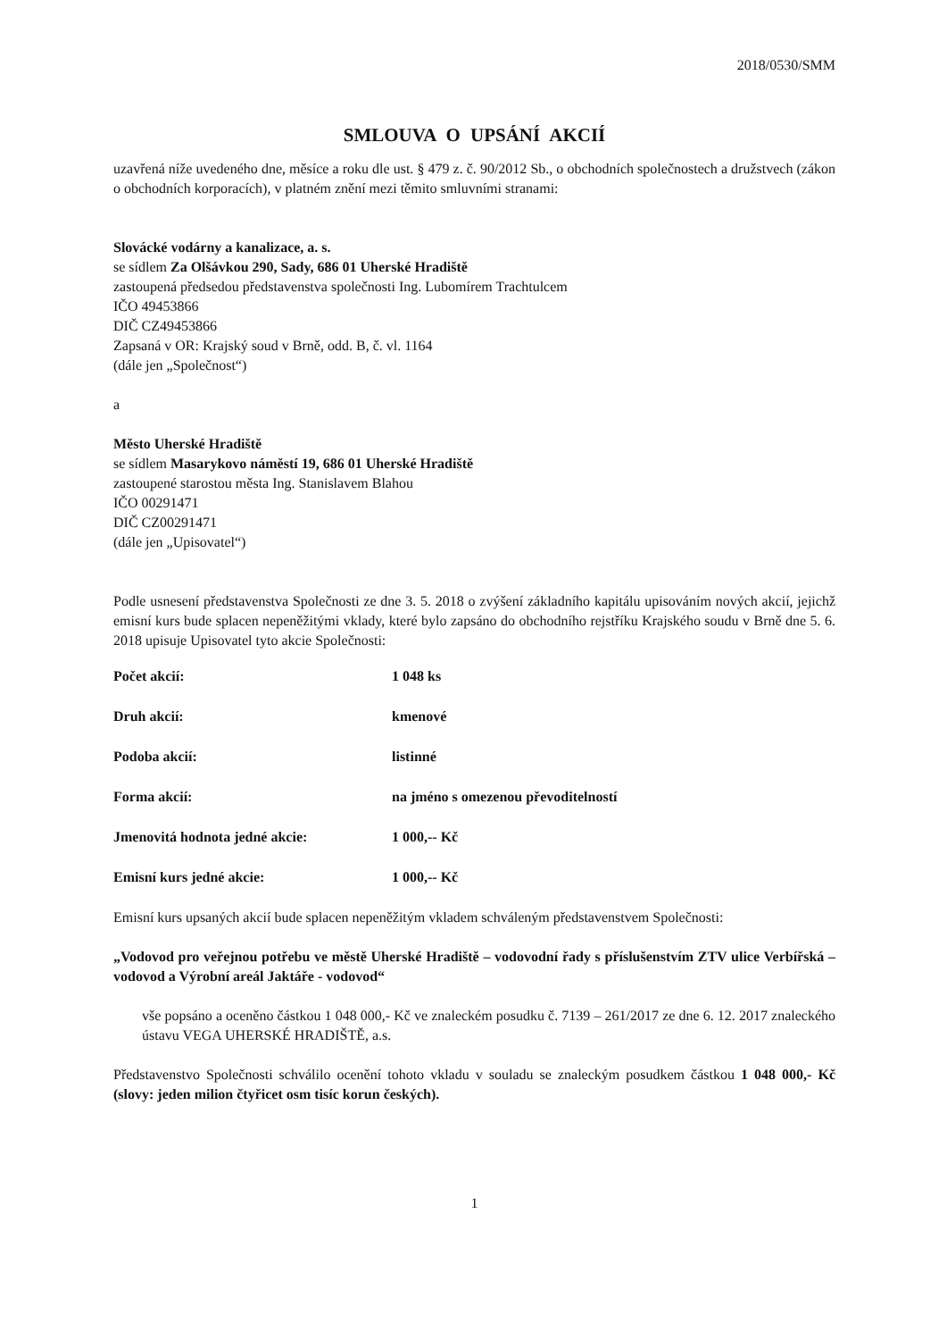2018/0530/SMM
SMLOUVA O UPSÁNÍ AKCIÍ
uzavřená níže uvedeného dne, měsíce a roku dle ust. § 479 z. č. 90/2012 Sb., o obchodních společnostech a družstvech (zákon o obchodních korporacích), v platném znění mezi těmito smluvními stranami:
Slovácké vodárny a kanalizace, a. s.
se sídlem Za Olšávkou 290, Sady, 686 01 Uherské Hradiště
zastoupená předsedou představenstva společnosti Ing. Lubomírem Trachtulcem
IČO 49453866
DIČ CZ49453866
Zapsaná v OR: Krajský soud v Brně, odd. B, č. vl. 1164
(dále jen „Společnost“)
a
Město Uherské Hradiště
se sídlem Masarykovo náměstí 19, 686 01 Uherské Hradiště
zastoupené starostou města Ing. Stanislavem Blahou
IČO 00291471
DIČ CZ00291471
(dále jen „Upisovatel“)
Podle usnesení představenstva Společnosti ze dne 3. 5. 2018 o zvýšení základního kapitálu upisováním nových akcií, jejichž emisní kurs bude splacen nepeněžitými vklady, které bylo zapsáno do obchodního rejstříku Krajského soudu v Brně dne 5. 6. 2018 upisuje Upisovatel tyto akcie Společnosti:
| Počet akcií: | 1 048 ks |
| Druh akcií: | kmenové |
| Podoba akcií: | listinné |
| Forma akcií: | na jméno s omezenou převoditelností |
| Jmenovitá hodnota jedné akcie: | 1 000,-- Kč |
| Emisní kurs jedné akcie: | 1 000,-- Kč |
Emisní kurs upsaných akcií bude splacen nepeněžitým vkladem schváleným představenstvem Společnosti:
„Vodovod pro veřejnou potřebu ve městě Uherské Hradiště – vodovodní řady s příslušenstvím ZTV ulice Verbířská – vodovod a Výrobní areál Jaktáře - vodovod“
vše popsáno a oceněno částkou 1 048 000,- Kč ve znaleckém posudku č. 7139 – 261/2017 ze dne 6. 12. 2017 znaleckého ústavu VEGA UHERSKÉ HRADIŠTĚ, a.s.
Představenstvo Společnosti schválilo ocenění tohoto vkladu v souladu se znaleckým posudkem částkou 1 048 000,- Kč (slovy: jeden milion čtyřicet osm tisíc korun českých).
1